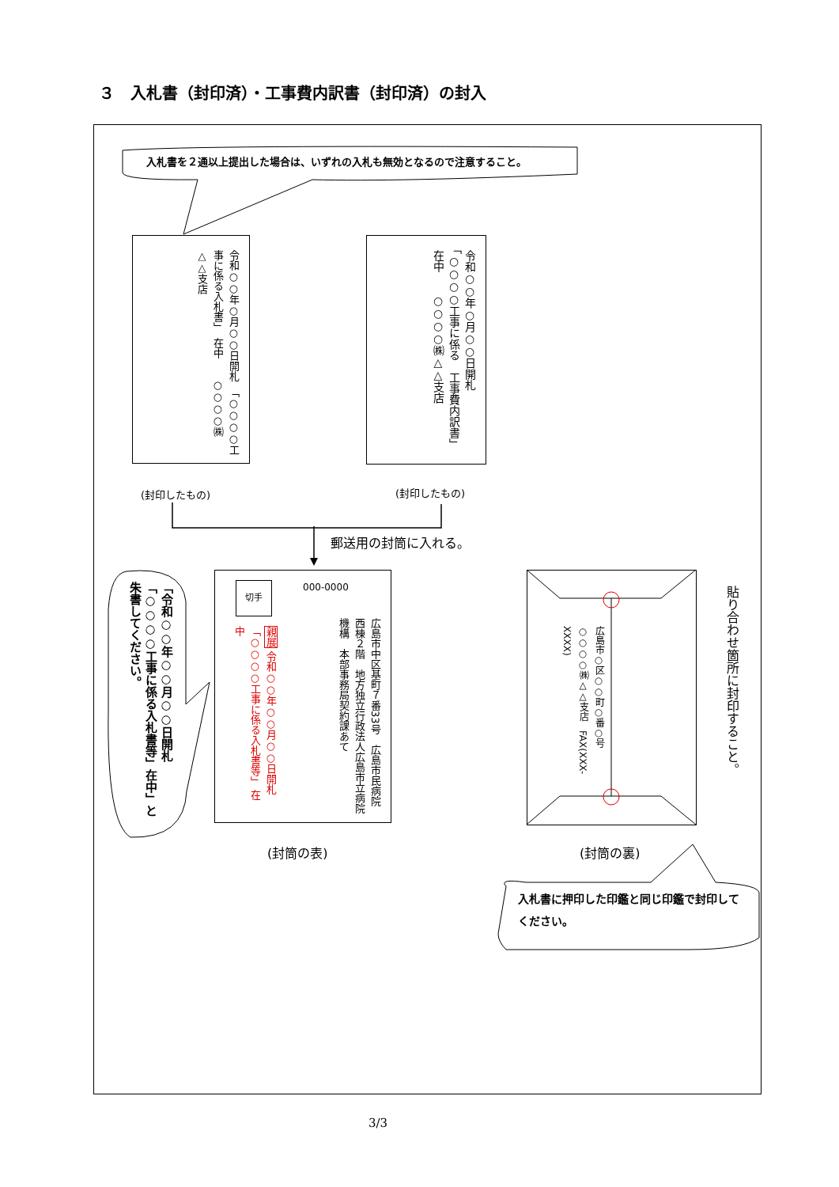３　入札書（封印済）・工事費内訳書（封印済）の封入
入札書を２通以上提出した場合は、いずれの入札も無効となるので注意すること。
令和○○年○月○○日開札　「○○○○工事に係る入札書」　在中　　○○○○㈱△△支店
令和○○年○月○○日開札　「○○○○工事に係る　工事費内訳書」　在中　　○○○○㈱△△支店
(封印したもの) (封印したもの)
郵送用の封筒に入れる。
「令和○○年○○月○○日開札「○○○○工事に係る入札書等」在中」と朱書してください。
切手 000-0000
広島市中区基町７番33号　広島市民病院西棟２階　地方独立行政法人広島市立病院機構　本部事務局契約課あて
親展 令和○○年○○月○○日開札 「○○○○工事に係る入札書等」 在中
広島市○区○○町○番○号　○○○○㈱△△支店　FAX(XXX-XXXX)
貼り合わせ箇所に封印すること。
(封筒の表) (封筒の裏)
入札書に押印した印鑑と同じ印鑑で封印してください。
3/3